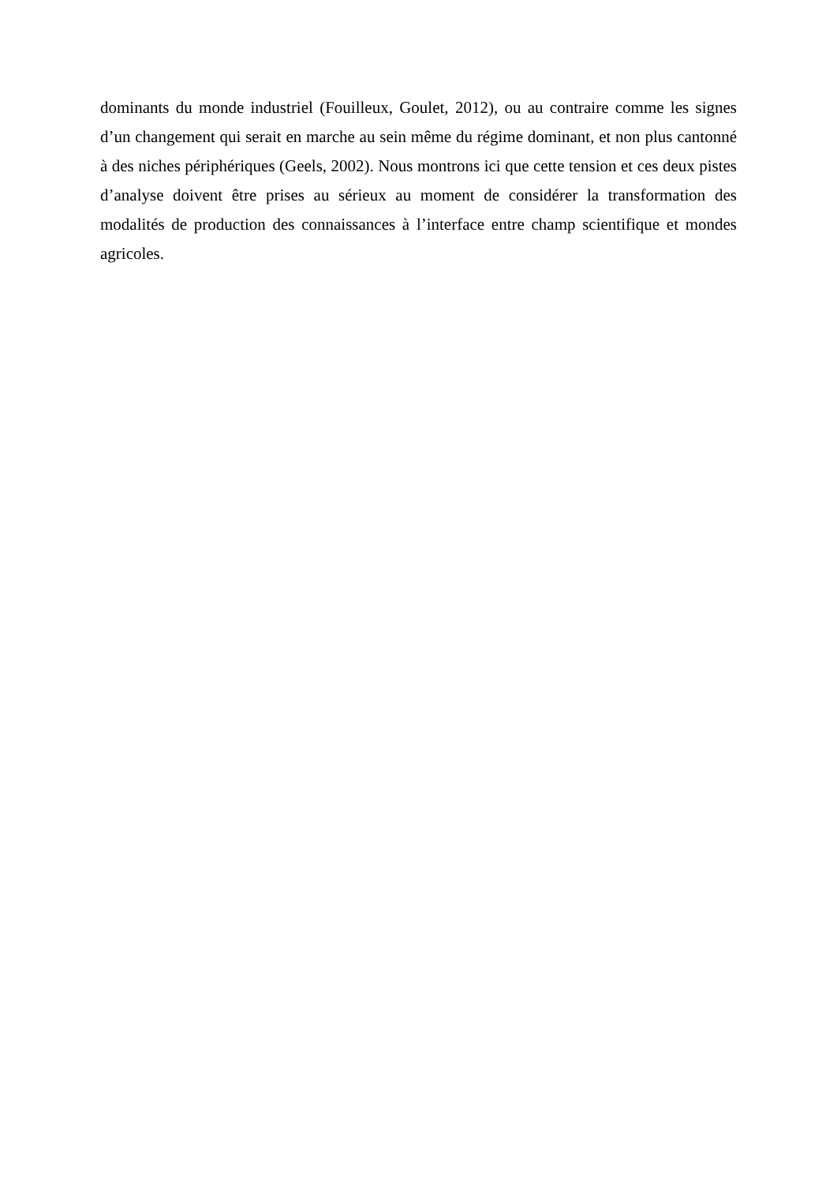dominants du monde industriel (Fouilleux, Goulet, 2012), ou au contraire comme les signes d’un changement qui serait en marche au sein même du régime dominant, et non plus cantonné à des niches périphériques (Geels, 2002). Nous montrons ici que cette tension et ces deux pistes d’analyse doivent être prises au sérieux au moment de considérer la transformation des modalités de production des connaissances à l’interface entre champ scientifique et mondes agricoles.